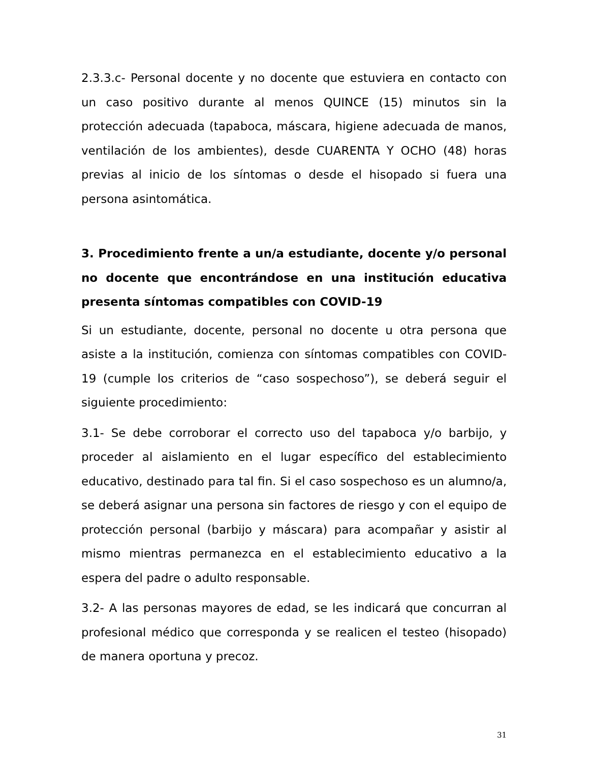2.3.3.c- Personal docente y no docente que estuviera en contacto con un caso positivo durante al menos QUINCE (15) minutos sin la protección adecuada (tapaboca, máscara, higiene adecuada de manos, ventilación de los ambientes), desde CUARENTA Y OCHO (48) horas previas al inicio de los síntomas o desde el hisopado si fuera una persona asintomática.
3. Procedimiento frente a un/a estudiante, docente y/o personal no docente que encontrándose en una institución educativa presenta síntomas compatibles con COVID-19
Si un estudiante, docente, personal no docente u otra persona que asiste a la institución, comienza con síntomas compatibles con COVID-19 (cumple los criterios de “caso sospechoso”), se deberá seguir el siguiente procedimiento:
3.1- Se debe corroborar el correcto uso del tapaboca y/o barbijo, y proceder al aislamiento en el lugar específico del establecimiento educativo, destinado para tal fin. Si el caso sospechoso es un alumno/a, se deberá asignar una persona sin factores de riesgo y con el equipo de protección personal (barbijo y máscara) para acompañar y asistir al mismo mientras permanezca en el establecimiento educativo a la espera del padre o adulto responsable.
3.2- A las personas mayores de edad, se les indicará que concurran al profesional médico que corresponda y se realicen el testeo (hisopado) de manera oportuna y precoz.
31